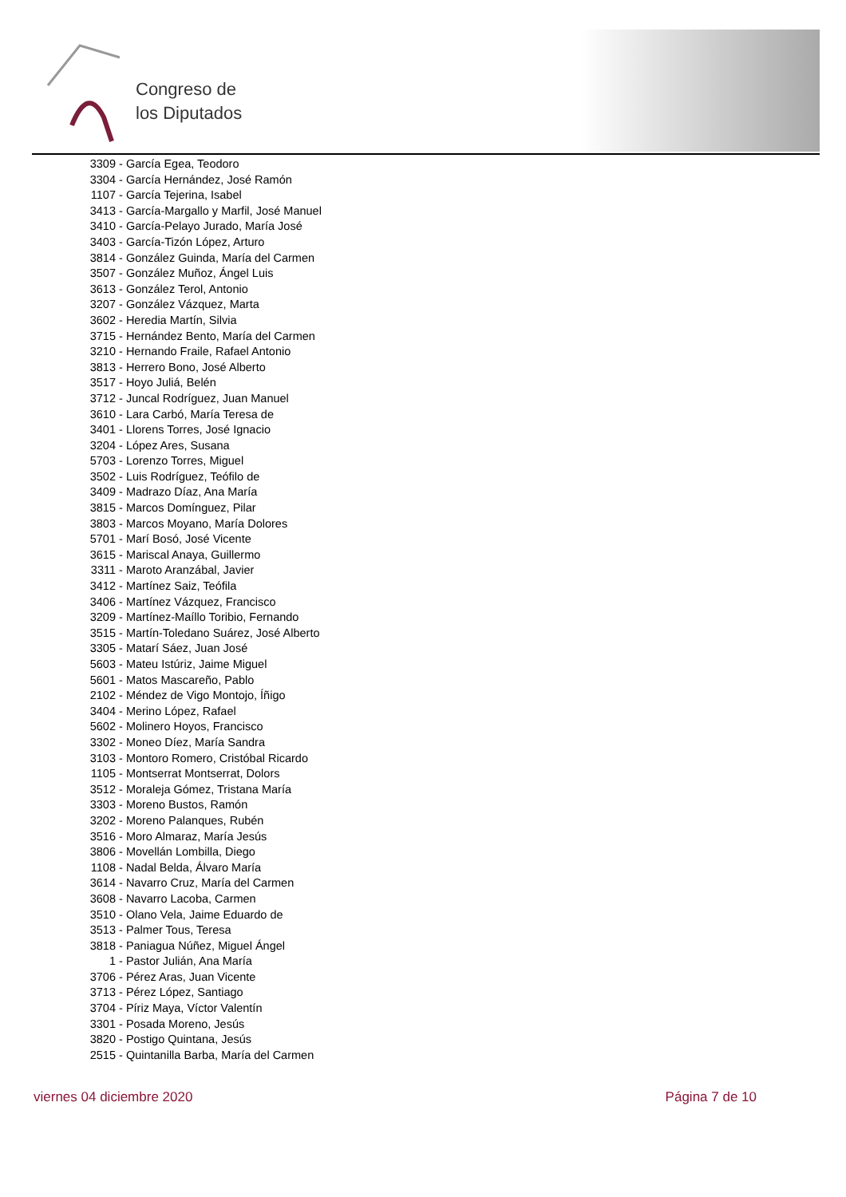Congreso de
los Diputados
3309 - García Egea, Teodoro
3304 - García Hernández, José Ramón
1107 - García Tejerina, Isabel
3413 - García-Margallo y Marfil, José Manuel
3410 - García-Pelayo Jurado, María José
3403 - García-Tizón López, Arturo
3814 - González Guinda, María del Carmen
3507 - González Muñoz, Ángel Luis
3613 - González Terol, Antonio
3207 - González Vázquez, Marta
3602 - Heredia Martín, Silvia
3715 - Hernández Bento, María del Carmen
3210 - Hernando Fraile, Rafael Antonio
3813 - Herrero Bono, José Alberto
3517 - Hoyo Juliá, Belén
3712 - Juncal Rodríguez, Juan Manuel
3610 - Lara Carbó, María Teresa de
3401 - Llorens Torres, José Ignacio
3204 - López Ares, Susana
5703 - Lorenzo Torres, Miguel
3502 - Luis Rodríguez, Teófilo de
3409 - Madrazo Díaz, Ana María
3815 - Marcos Domínguez, Pilar
3803 - Marcos Moyano, María Dolores
5701 - Marí Bosó, José Vicente
3615 - Mariscal Anaya, Guillermo
3311 - Maroto Aranzábal, Javier
3412 - Martínez Saiz, Teófila
3406 - Martínez Vázquez, Francisco
3209 - Martínez-Maíllo Toribio, Fernando
3515 - Martín-Toledano Suárez, José Alberto
3305 - Matarí Sáez, Juan José
5603 - Mateu Istúriz, Jaime Miguel
5601 - Matos Mascareño, Pablo
2102 - Méndez de Vigo Montojo, Íñigo
3404 - Merino López, Rafael
5602 - Molinero Hoyos, Francisco
3302 - Moneo Díez, María Sandra
3103 - Montoro Romero, Cristóbal Ricardo
1105 - Montserrat Montserrat, Dolors
3512 - Moraleja Gómez, Tristana María
3303 - Moreno Bustos, Ramón
3202 - Moreno Palanques, Rubén
3516 - Moro Almaraz, María Jesús
3806 - Movellán Lombilla, Diego
1108 - Nadal Belda, Álvaro María
3614 - Navarro Cruz, María del Carmen
3608 - Navarro Lacoba, Carmen
3510 - Olano Vela, Jaime Eduardo de
3513 - Palmer Tous, Teresa
3818 - Paniagua Núñez, Miguel Ángel
1 - Pastor Julián, Ana María
3706 - Pérez Aras, Juan Vicente
3713 - Pérez López, Santiago
3704 - Píriz Maya, Víctor Valentín
3301 - Posada Moreno, Jesús
3820 - Postigo Quintana, Jesús
2515 - Quintanilla Barba, María del Carmen
viernes 04 diciembre 2020 Página 7 de 10